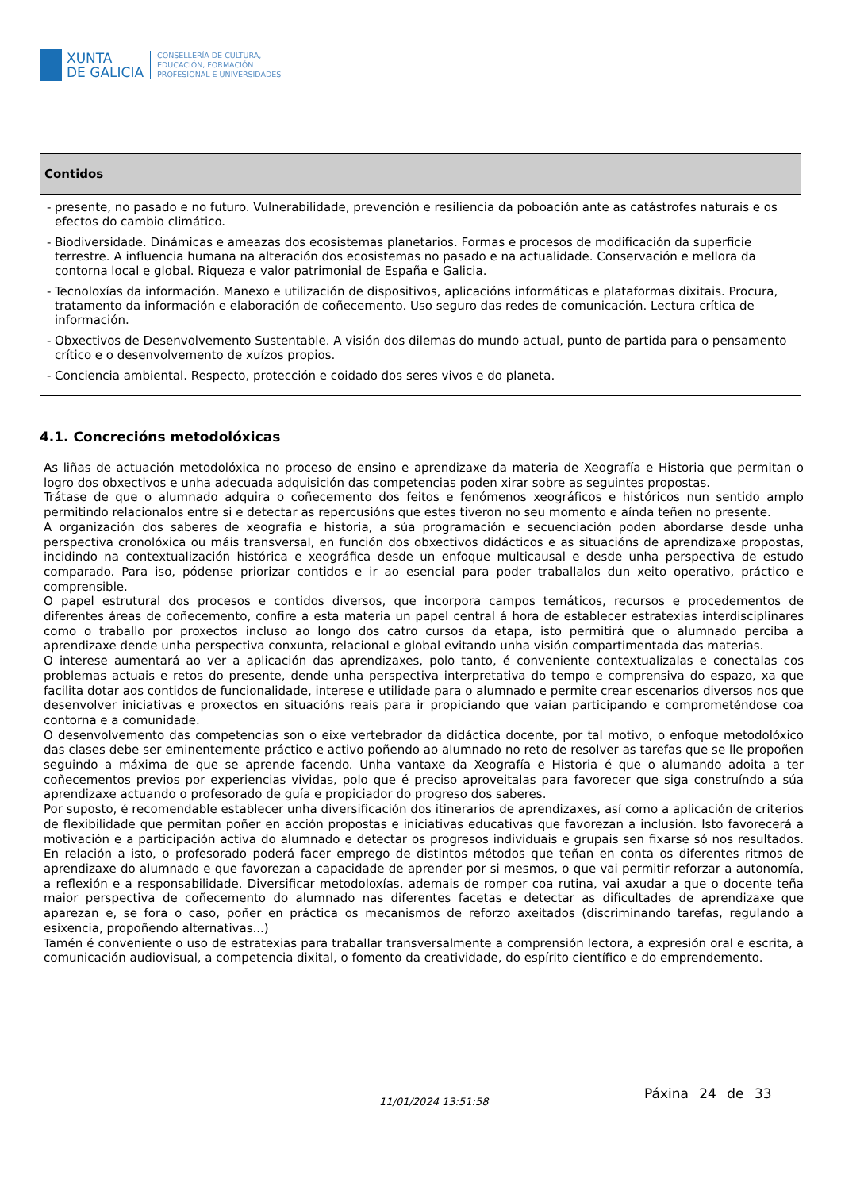XUNTA
DE GALICIA
CONSELLERÍA DE CULTURA,
EDUCACIÓN, FORMACIÓN
PROFESIONAL E UNIVERSIDADES
| Contidos |
| --- |
| - presente, no pasado e no futuro. Vulnerabilidade, prevención e resiliencia da poboación ante as catástrofes naturais e os efectos do cambio climático. - Biodiversidade. Dinámicas e ameazas dos ecosistemas planetarios. Formas e procesos de modificación da superficie terrestre. A influencia humana na alteración dos ecosistemas no pasado e na actualidade. Conservación e mellora da contorna local e global. Riqueza e valor patrimonial de España e Galicia. - Tecnoloxías da información. Manexo e utilización de dispositivos, aplicacións informáticas e plataformas dixitais. Procura, tratamento da información e elaboración de coñecemento. Uso seguro das redes de comunicación. Lectura crítica de información. - Obxectivos de Desenvolvemento Sustentable. A visión dos dilemas do mundo actual, punto de partida para o pensamento crítico e o desenvolvemento de xuízos propios. - Conciencia ambiental. Respecto, protección e coidado dos seres vivos e do planeta. |
4.1. Concrecións metodolóxicas
As liñas de actuación metodolóxica no proceso de ensino e aprendizaxe da materia de Xeografía e Historia que permitan o logro dos obxectivos e unha adecuada adquisición das competencias poden xirar sobre as seguintes propostas.
Trátase de que o alumnado adquira o coñecemento dos feitos e fenómenos xeográficos e históricos nun sentido amplo permitindo relacionalos entre si e detectar as repercusións que estes tiveron no seu momento e aínda teñen no presente.
A organización dos saberes de xeografía e historia, a súa programación e secuenciación poden abordarse desde unha perspectiva cronolóxica ou máis transversal, en función dos obxectivos didácticos e as situacións de aprendizaxe propostas, incidindo na contextualización histórica e xeográfica desde un enfoque multicausal e desde unha perspectiva de estudo comparado. Para iso, pódense priorizar contidos e ir ao esencial para poder traballalos dun xeito operativo, práctico e comprensible.
O papel estrutural dos procesos e contidos diversos, que incorpora campos temáticos, recursos e procedementos de diferentes áreas de coñecemento, confire a esta materia un papel central á hora de establecer estratexias interdisciplinares como o traballo por proxectos incluso ao longo dos catro cursos da etapa, isto permitirá que o alumnado perciba a aprendizaxe dende unha perspectiva conxunta, relacional e global evitando unha visión compartimentada das materias.
O interese aumentará ao ver a aplicación das aprendizaxes, polo tanto, é conveniente contextualizalas e conectalas cos problemas actuais e retos do presente, dende unha perspectiva interpretativa do tempo e comprensiva do espazo, xa que facilita dotar aos contidos de funcionalidade, interese e utilidade para o alumnado e permite crear escenarios diversos nos que desenvolver iniciativas e proxectos en situacións reais para ir propiciando que vaian participando e comprometéndose coa contorna e a comunidade.
O desenvolvemento das competencias son o eixe vertebrador da didáctica docente, por tal motivo, o enfoque metodolóxico das clases debe ser eminentemente práctico e activo poñendo ao alumnado no reto de resolver as tarefas que se lle propoñen seguindo a máxima de que se aprende facendo. Unha vantaxe da Xeografía e Historia é que o alumando adoita a ter coñecementos previos por experiencias vividas, polo que é preciso aproveitalas para favorecer que siga construíndo a súa aprendizaxe actuando o profesorado de guía e propiciador do progreso dos saberes.
Por suposto, é recomendable establecer unha diversificación dos itinerarios de aprendizaxes, así como a aplicación de criterios de flexibilidade que permitan poñer en acción propostas e iniciativas educativas que favorezan a inclusión. Isto favorecerá a motivación e a participación activa do alumnado e detectar os progresos individuais e grupais sen fixarse só nos resultados. En relación a isto, o profesorado poderá facer emprego de distintos métodos que teñan en conta os diferentes ritmos de aprendizaxe do alumnado e que favorezan a capacidade de aprender por si mesmos, o que vai permitir reforzar a autonomía, a reflexión e a responsabilidade. Diversificar metodoloxías, ademais de romper coa rutina, vai axudar a que o docente teña maior perspectiva de coñecemento do alumnado nas diferentes facetas e detectar as dificultades de aprendizaxe que aparezan e, se fora o caso, poñer en práctica os mecanismos de reforzo axeitados (discriminando tarefas, regulando a esixencia, propoñendo alternativas...)
Tamén é conveniente o uso de estratexias para traballar transversalmente a comprensión lectora, a expresión oral e escrita, a comunicación audiovisual, a competencia dixital, o fomento da creatividade, do espírito científico e do emprendemento.
Páxina 24 de 33
11/01/2024 13:51:58